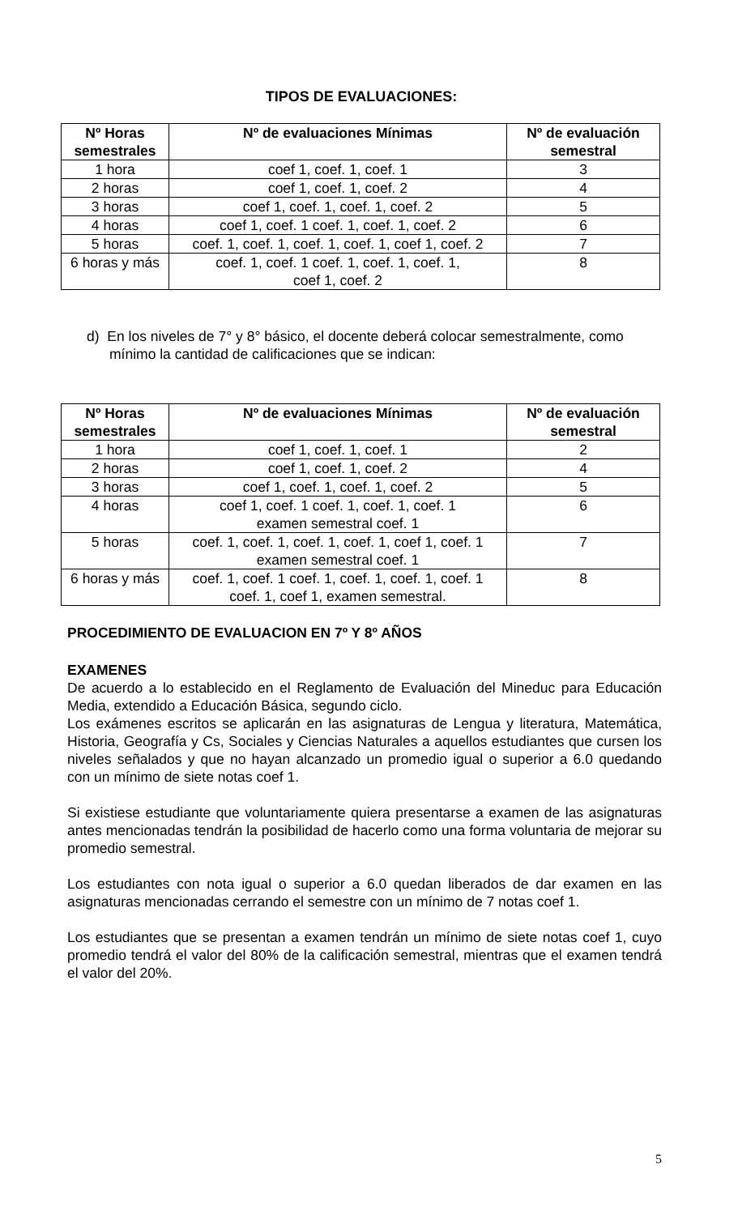TIPOS DE EVALUACIONES:
| Nº Horas semestrales | Nº de evaluaciones Mínimas | Nº de evaluación semestral |
| --- | --- | --- |
| 1 hora | coef 1, coef. 1, coef. 1 | 3 |
| 2 horas | coef 1, coef. 1, coef. 2 | 4 |
| 3 horas | coef 1, coef. 1, coef. 1, coef. 2 | 5 |
| 4 horas | coef 1, coef. 1 coef. 1, coef. 1, coef. 2 | 6 |
| 5 horas | coef. 1, coef. 1, coef. 1, coef. 1, coef 1, coef. 2 | 7 |
| 6 horas y más | coef. 1, coef. 1 coef. 1, coef. 1, coef. 1, coef 1, coef. 2 | 8 |
d) En los niveles de 7° y 8° básico, el docente deberá colocar semestralmente, como mínimo la cantidad de calificaciones que se indican:
| Nº Horas semestrales | Nº de evaluaciones Mínimas | Nº de evaluación semestral |
| --- | --- | --- |
| 1 hora | coef 1, coef. 1, coef. 1 | 2 |
| 2 horas | coef 1, coef. 1, coef. 2 | 4 |
| 3 horas | coef 1, coef. 1, coef. 1, coef. 2 | 5 |
| 4 horas | coef 1, coef. 1 coef. 1, coef. 1, coef. 1 examen semestral coef. 1 | 6 |
| 5 horas | coef. 1, coef. 1, coef. 1, coef. 1, coef 1, coef. 1 examen semestral coef. 1 | 7 |
| 6 horas y más | coef. 1, coef. 1 coef. 1, coef. 1, coef. 1, coef. 1 coef. 1, coef 1, examen semestral. | 8 |
PROCEDIMIENTO DE EVALUACION EN 7º Y 8º AÑOS
EXAMENES
De acuerdo a lo establecido en el Reglamento de Evaluación del Mineduc para Educación Media, extendido a Educación Básica, segundo ciclo.
Los exámenes escritos se aplicarán en las asignaturas de Lengua y literatura, Matemática, Historia, Geografía y Cs, Sociales y Ciencias Naturales a aquellos estudiantes que cursen los niveles señalados y que no hayan alcanzado un promedio igual o superior a 6.0 quedando con un mínimo de siete notas coef 1.
Si existiese estudiante que voluntariamente quiera presentarse a examen de las asignaturas antes mencionadas tendrán la posibilidad de hacerlo como una forma voluntaria de mejorar su promedio semestral.
Los estudiantes con nota igual o superior a 6.0 quedan liberados de dar examen en las asignaturas mencionadas cerrando el semestre con un mínimo de 7 notas coef 1.
Los estudiantes que se presentan a examen tendrán un mínimo de siete notas coef 1, cuyo promedio tendrá el valor del 80% de la calificación semestral, mientras que el examen tendrá el valor del 20%.
5